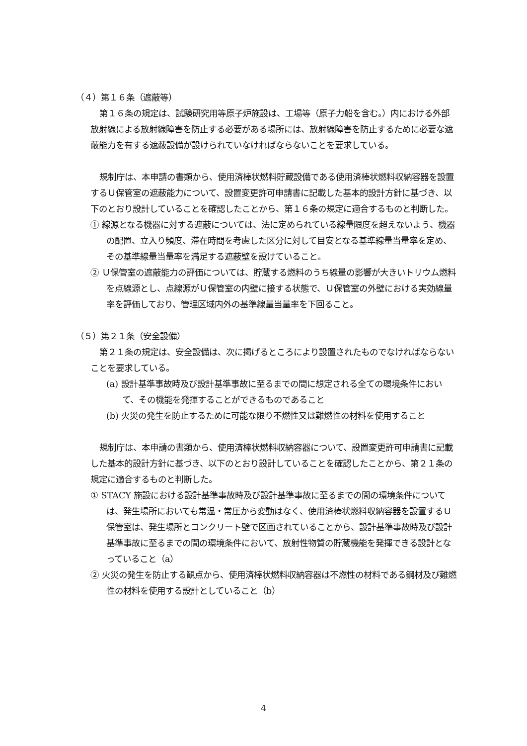（４）第１６条（遮蔽等）
第１６条の規定は、試験研究用等原子炉施設は、工場等（原子力船を含む。）内における外部放射線による放射線障害を防止する必要がある場所には、放射線障害を防止するために必要な遮蔽能力を有する遮蔽設備が設けられていなければならないことを要求している。
規制庁は、本申請の書類から、使用済棒状燃料貯蔵設備である使用済棒状燃料収納容器を設置するＵ保管室の遮蔽能力について、設置変更許可申請書に記載した基本的設計方針に基づき、以下のとおり設計していることを確認したことから、第１６条の規定に適合するものと判断した。
① 線源となる機器に対する遮蔽については、法に定められている線量限度を超えないよう、機器の配置、立入り頻度、滞在時間を考慮した区分に対して目安となる基準線量当量率を定め、その基準線量当量率を満足する遮蔽壁を設けていること。
② Ｕ保管室の遮蔽能力の評価については、貯蔵する燃料のうち線量の影響が大きいトリウム燃料を点線源とし、点線源がＵ保管室の内壁に接する状態で、Ｕ保管室の外壁における実効線量率を評価しており、管理区域内外の基準線量当量率を下回ること。
（５）第２１条（安全設備）
第２１条の規定は、安全設備は、次に掲げるところにより設置されたものでなければならないことを要求している。
(a) 設計基準事故時及び設計基準事故に至るまでの間に想定される全ての環境条件において、その機能を発揮することができるものであること
(b) 火災の発生を防止するために可能な限り不燃性又は難燃性の材料を使用すること
規制庁は、本申請の書類から、使用済棒状燃料収納容器について、設置変更許可申請書に記載した基本的設計方針に基づき、以下のとおり設計していることを確認したことから、第２１条の規定に適合するものと判断した。
① STACY 施設における設計基準事故時及び設計基準事故に至るまでの間の環境条件については、発生場所においても常温・常圧から変動はなく、使用済棒状燃料収納容器を設置するＵ保管室は、発生場所とコンクリート壁で区画されていることから、設計基準事故時及び設計基準事故に至るまでの間の環境条件において、放射性物質の貯蔵機能を発揮できる設計となっていること（a）
② 火災の発生を防止する観点から、使用済棒状燃料収納容器は不燃性の材料である鋼材及び難燃性の材料を使用する設計としていること（b）
4